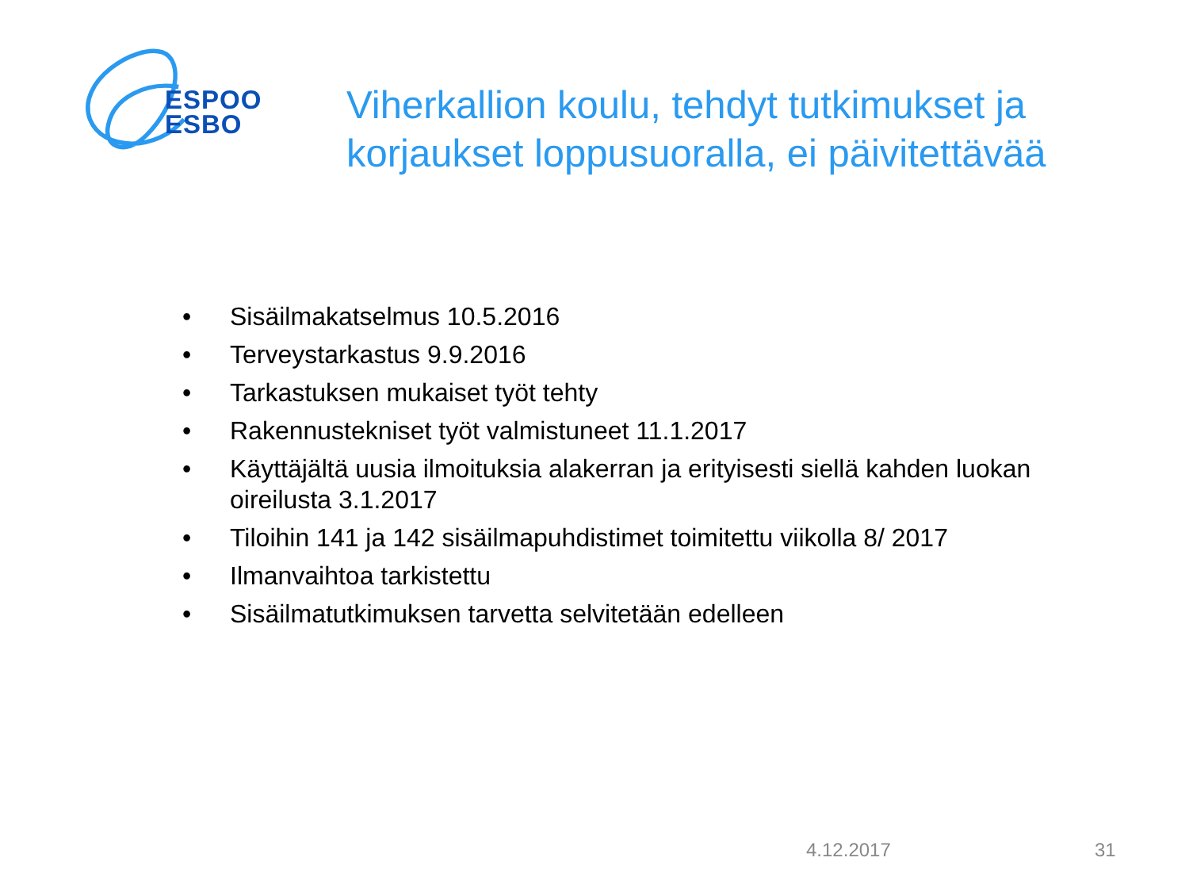ESPOO
ESBO
Viherkallion koulu, tehdyt tutkimukset ja korjaukset loppusuoralla, ei päivitettävää
• Sisäilmakatselmus 10.5.2016
• Terveystarkastus 9.9.2016
• Tarkastuksen mukaiset työt tehty
• Rakennustekniset työt valmistuneet 11.1.2017
• Käyttäjältä uusia ilmoituksia alakerran ja erityisesti siellä kahden luokan oireilusta 3.1.2017
• Tiloihin 141 ja 142 sisäilmapuhdistimet toimitettu viikolla 8/ 2017
• Ilmanvaihtoa tarkistettu
• Sisäilmatutkimuksen tarvetta selvitetään edelleen
4.12.2017 31